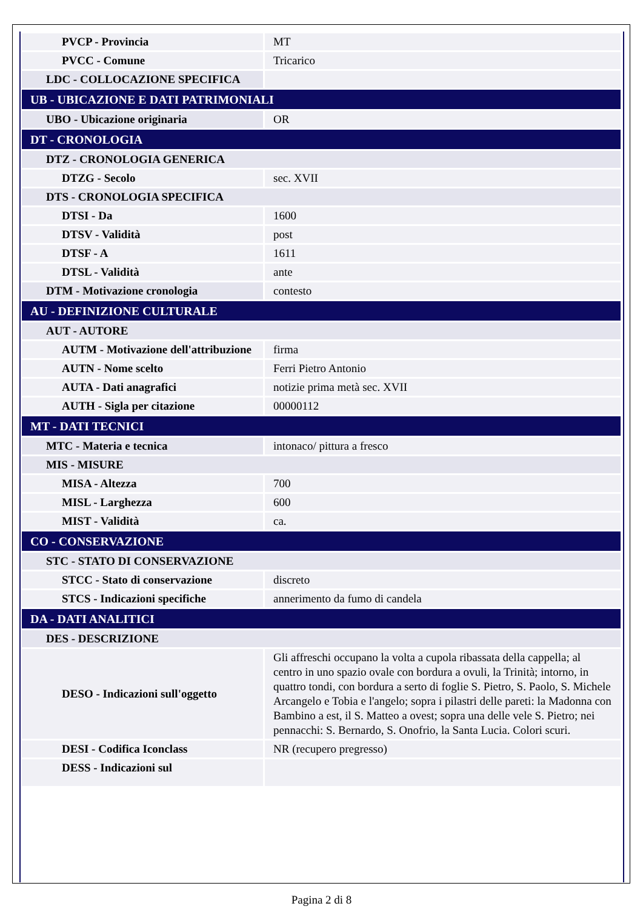| PVCP - Provincia | MT |
| PVCC - Comune | Tricarico |
| LDC - COLLOCAZIONE SPECIFICA | |
| UB - UBICAZIONE E DATI PATRIMONIALI | |
| UBO - Ubicazione originaria | OR |
| DT - CRONOLOGIA | |
| DTZ - CRONOLOGIA GENERICA | |
| DTZG - Secolo | sec. XVII |
| DTS - CRONOLOGIA SPECIFICA | |
| DTSI - Da | 1600 |
| DTSV - Validità | post |
| DTSF - A | 1611 |
| DTSL - Validità | ante |
| DTM - Motivazione cronologia | contesto |
| AU - DEFINIZIONE CULTURALE | |
| AUT - AUTORE | |
| AUTM - Motivazione dell'attribuzione | firma |
| AUTN - Nome scelto | Ferri Pietro Antonio |
| AUTA - Dati anagrafici | notizie prima metà sec. XVII |
| AUTH - Sigla per citazione | 00000112 |
| MT - DATI TECNICI | |
| MTC - Materia e tecnica | intonaco/ pittura a fresco |
| MIS - MISURE | |
| MISA - Altezza | 700 |
| MISL - Larghezza | 600 |
| MIST - Validità | ca. |
| CO - CONSERVAZIONE | |
| STC - STATO DI CONSERVAZIONE | |
| STCC - Stato di conservazione | discreto |
| STCS - Indicazioni specifiche | annerimento da fumo di candela |
| DA - DATI ANALITICI | |
| DES - DESCRIZIONE | |
| DESO - Indicazioni sull'oggetto | Gli affreschi occupano la volta a cupola ribassata della cappella; al centro in uno spazio ovale con bordura a ovuli, la Trinità; intorno, in quattro tondi, con bordura a serto di foglie S. Pietro, S. Paolo, S. Michele Arcangelo e Tobia e l'angelo; sopra i pilastri delle pareti: la Madonna con Bambino a est, il S. Matteo a ovest; sopra una delle vele S. Pietro; nei pennacchi: S. Bernardo, S. Onofrio, la Santa Lucia. Colori scuri. |
| DESI - Codifica Iconclass | NR (recupero pregresso) |
| DESS - Indicazioni sul | |
Pagina 2 di 8